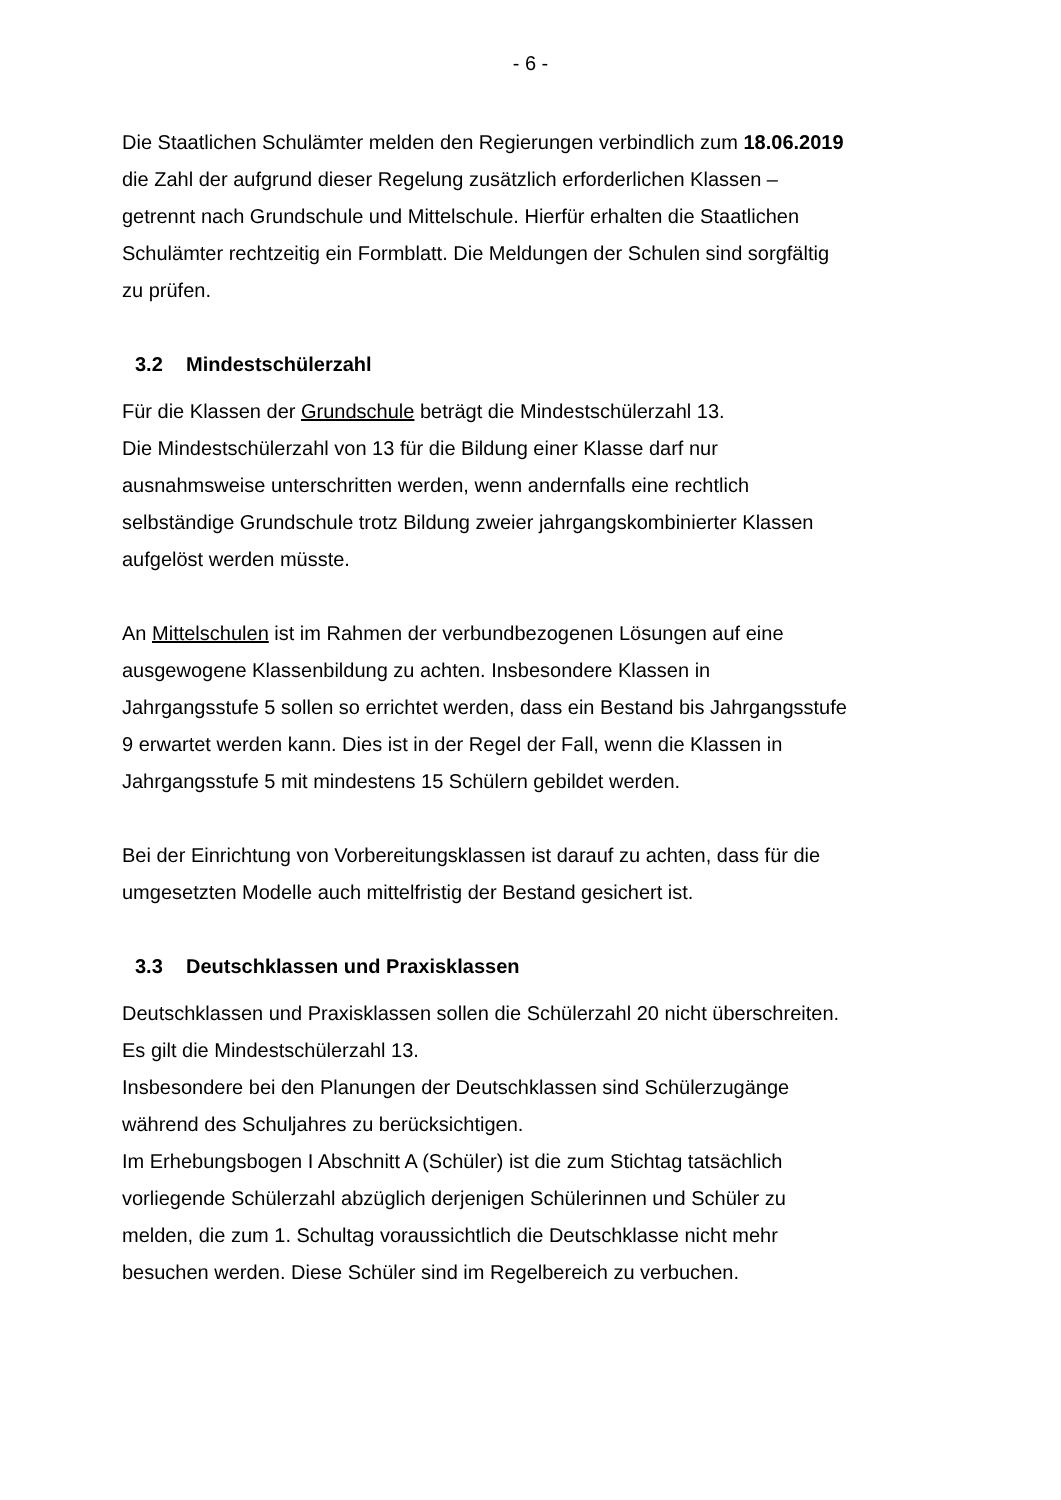- 6 -
Die Staatlichen Schulämter melden den Regierungen verbindlich zum 18.06.2019 die Zahl der aufgrund dieser Regelung zusätzlich erforderlichen Klassen – getrennt nach Grundschule und Mittelschule. Hierfür erhalten die Staatlichen Schulämter rechtzeitig ein Formblatt. Die Meldungen der Schulen sind sorgfältig zu prüfen.
3.2 Mindestschülerzahl
Für die Klassen der Grundschule beträgt die Mindestschülerzahl 13.
Die Mindestschülerzahl von 13 für die Bildung einer Klasse darf nur ausnahmsweise unterschritten werden, wenn andernfalls eine rechtlich selbständige Grundschule trotz Bildung zweier jahrgangskombinierter Klassen aufgelöst werden müsste.
An Mittelschulen ist im Rahmen der verbundbezogenen Lösungen auf eine ausgewogene Klassenbildung zu achten. Insbesondere Klassen in Jahrgangsstufe 5 sollen so errichtet werden, dass ein Bestand bis Jahrgangsstufe 9 erwartet werden kann. Dies ist in der Regel der Fall, wenn die Klassen in Jahrgangsstufe 5 mit mindestens 15 Schülern gebildet werden.
Bei der Einrichtung von Vorbereitungsklassen ist darauf zu achten, dass für die umgesetzten Modelle auch mittelfristig der Bestand gesichert ist.
3.3 Deutschklassen und Praxisklassen
Deutschklassen und Praxisklassen sollen die Schülerzahl 20 nicht überschreiten. Es gilt die Mindestschülerzahl 13.
Insbesondere bei den Planungen der Deutschklassen sind Schülerzugänge während des Schuljahres zu berücksichtigen.
Im Erhebungsbogen I Abschnitt A (Schüler) ist die zum Stichtag tatsächlich vorliegende Schülerzahl abzüglich derjenigen Schülerinnen und Schüler zu melden, die zum 1. Schultag voraussichtlich die Deutschklasse nicht mehr besuchen werden. Diese Schüler sind im Regelbereich zu verbuchen.